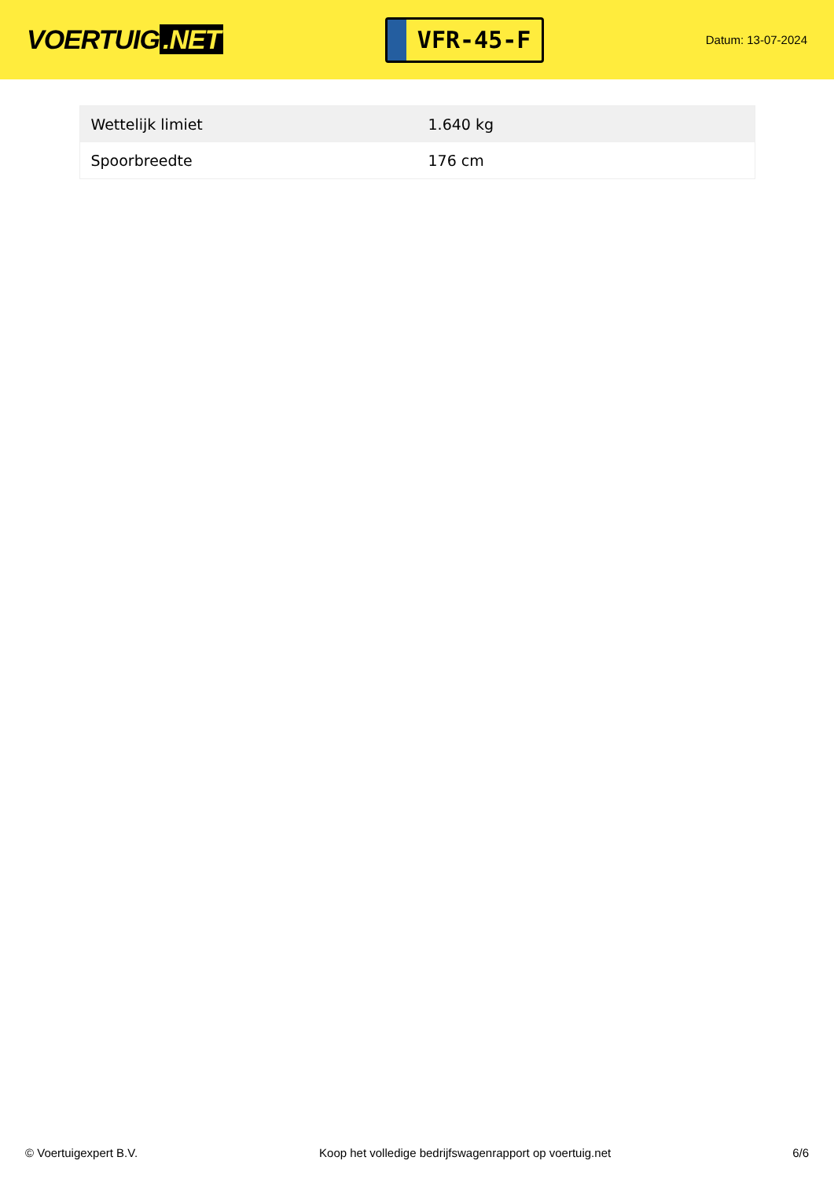VOERTUIG.NET
VFR-45-F
Datum: 13-07-2024
| Wettelijk limiet | 1.640 kg |
| Spoorbreedte | 176 cm |
© Voertuigexpert B.V. Koop het volledige bedrijfswagenrapport op voertuig.net 6/6